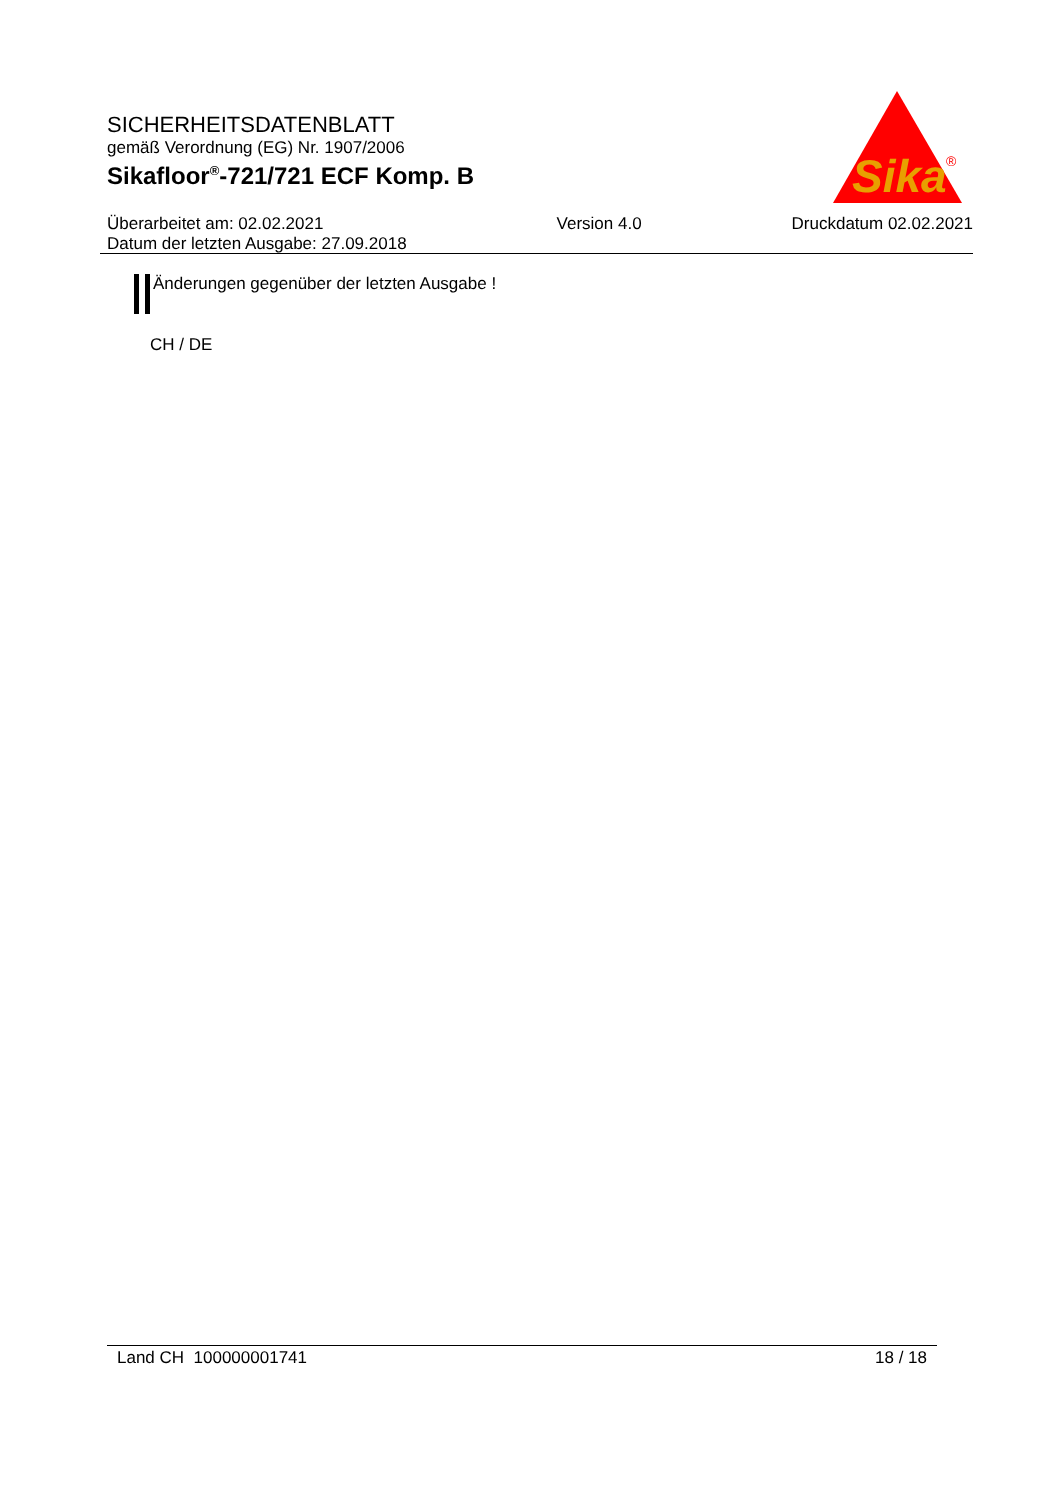SICHERHEITSDATENBLATT
gemäß Verordnung (EG) Nr. 1907/2006
Sikafloor<sup>®</sup>-721/721 ECF Komp. B
Sika
®
Überarbeitet am: 02.02.2021
Datum der letzten Ausgabe: 27.09.2018
Version 4.0 Druckdatum 02.02.2021
Änderungen gegenüber der letzten Ausgabe !
CH / DE
Land CH 100000001741 18 / 18